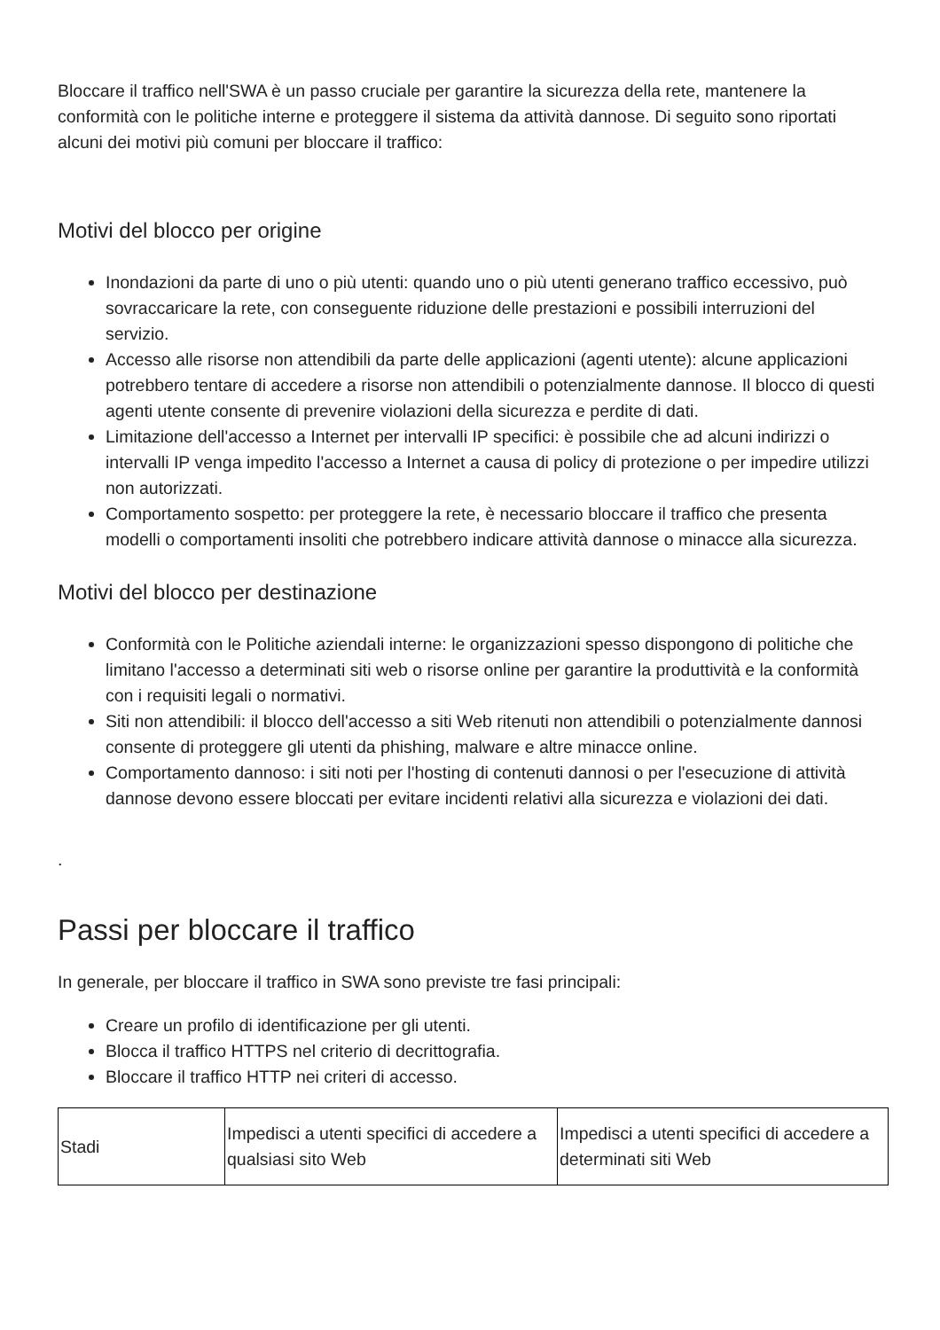Bloccare il traffico nell'SWA è un passo cruciale per garantire la sicurezza della rete, mantenere la conformità con le politiche interne e proteggere il sistema da attività dannose. Di seguito sono riportati alcuni dei motivi più comuni per bloccare il traffico:
Motivi del blocco per origine
Inondazioni da parte di uno o più utenti: quando uno o più utenti generano traffico eccessivo, può sovraccaricare la rete, con conseguente riduzione delle prestazioni e possibili interruzioni del servizio.
Accesso alle risorse non attendibili da parte delle applicazioni (agenti utente): alcune applicazioni potrebbero tentare di accedere a risorse non attendibili o potenzialmente dannose. Il blocco di questi agenti utente consente di prevenire violazioni della sicurezza e perdite di dati.
Limitazione dell'accesso a Internet per intervalli IP specifici: è possibile che ad alcuni indirizzi o intervalli IP venga impedito l'accesso a Internet a causa di policy di protezione o per impedire utilizzi non autorizzati.
Comportamento sospetto: per proteggere la rete, è necessario bloccare il traffico che presenta modelli o comportamenti insoliti che potrebbero indicare attività dannose o minacce alla sicurezza.
Motivi del blocco per destinazione
Conformità con le Politiche aziendali interne: le organizzazioni spesso dispongono di politiche che limitano l'accesso a determinati siti web o risorse online per garantire la produttività e la conformità con i requisiti legali o normativi.
Siti non attendibili: il blocco dell'accesso a siti Web ritenuti non attendibili o potenzialmente dannosi consente di proteggere gli utenti da phishing, malware e altre minacce online.
Comportamento dannoso: i siti noti per l'hosting di contenuti dannosi o per l'esecuzione di attività dannose devono essere bloccati per evitare incidenti relativi alla sicurezza e violazioni dei dati.
.
Passi per bloccare il traffico
In generale, per bloccare il traffico in SWA sono previste tre fasi principali:
Creare un profilo di identificazione per gli utenti.
Blocca il traffico HTTPS nel criterio di decrittografia.
Bloccare il traffico HTTP nei criteri di accesso.
| Stadi | Impedisci a utenti specifici di accedere a qualsiasi sito Web | Impedisci a utenti specifici di accedere a determinati siti Web |